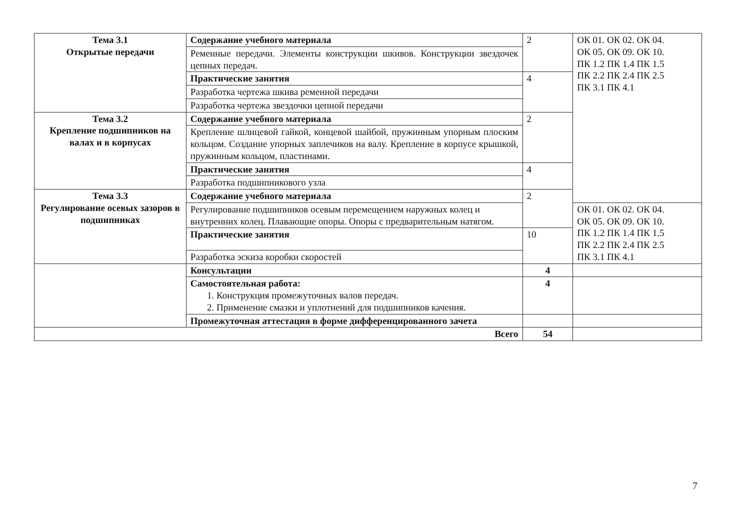| Тема 3.1 Открытые передачи | Содержание учебного материала | 2 | ОК 01. ОК 02. ОК 04. ОК 05. ОК 09. ОК 10. ПК 1.2 ПК 1.4 ПК 1.5 ПК 2.2 ПК 2.4 ПК 2.5 ПК 3.1 ПК 4.1 |
| | Ременные передачи. Элементы конструкции шкивов. Конструкции звездочек цепных передач. | | |
| | Практические занятия | 4 | |
| | Разработка чертежа шкива ременной передачи | | |
| | Разработка чертежа звездочки цепной передачи | | |
| Тема 3.2 Крепление подшипников на валах и в корпусах | Содержание учебного материала | 2 | |
| | Крепление шлицевой гайкой, концевой шайбой, пружинным упорным плоским кольцом. Создание упорных заплечиков на валу. Крепление в корпусе крышкой, пружинным кольцом, пластинами. | | |
| | Практические занятия | 4 | |
| | Разработка подшипникового узла | | |
| Тема 3.3 Регулирование осевых зазоров в подшипниках | Содержание учебного материала | 2 | |
| | Регулирование подшипников осевым перемещением наружных колец и внутренних колец. Плавающие опоры. Опоры с предварительным натягом. | | ОК 01. ОК 02. ОК 04. ОК 05. ОК 09. ОК 10. ПК 1.2 ПК 1.4 ПК 1.5 ПК 2.2 ПК 2.4 ПК 2.5 ПК 3.1 ПК 4.1 |
| | Практические занятия | 10 | |
| | Разработка эскиза коробки скоростей | | |
| | Консультации | 4 | |
| | Самостоятельная работа: 1. Конструкция промежуточных валов передач. 2. Применение смазки и уплотнений для подшипников качения. | 4 | |
| | Промежуточная аттестация в форме дифференцированного зачета | | |
| Всего | | 54 | |
7